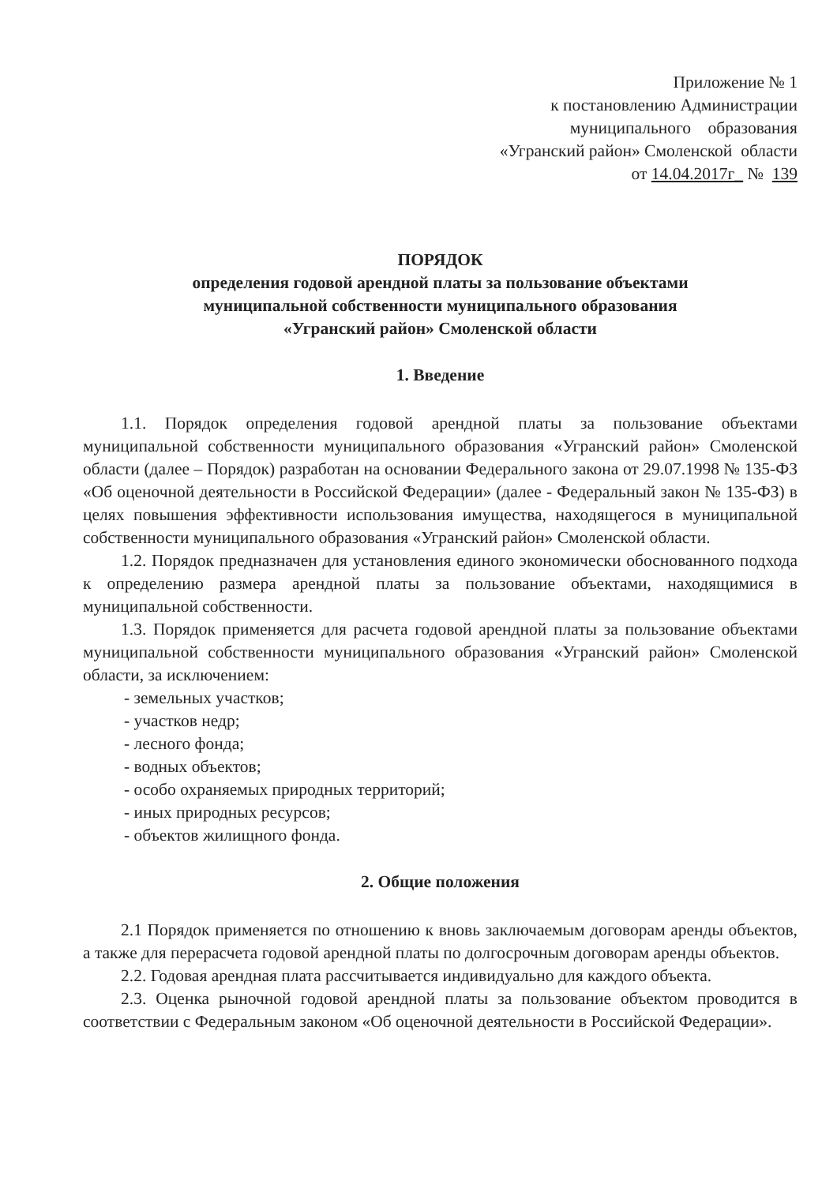Приложение № 1
к постановлению Администрации
муниципального образования
«Угранский район» Смоленской области
от 14.04.2017г_ № 139
ПОРЯДОК
определения годовой арендной платы за пользование объектами
муниципальной собственности муниципального образования
«Угранский район» Смоленской области
1. Введение
1.1. Порядок определения годовой арендной платы за пользование объектами муниципальной собственности муниципального образования «Угранский район» Смоленской области (далее – Порядок) разработан на основании Федерального закона от 29.07.1998 № 135-ФЗ «Об оценочной деятельности в Российской Федерации» (далее - Федеральный закон № 135-ФЗ) в целях повышения эффективности использования имущества, находящегося в муниципальной собственности муниципального образования «Угранский район» Смоленской области.
1.2. Порядок предназначен для установления единого экономически обоснованного подхода к определению размера арендной платы за пользование объектами, находящимися в муниципальной собственности.
1.3. Порядок применяется для расчета годовой арендной платы за пользование объектами муниципальной собственности муниципального образования «Угранский район» Смоленской области, за исключением:
- земельных участков;
- участков недр;
- лесного фонда;
- водных объектов;
- особо охраняемых природных территорий;
- иных природных ресурсов;
- объектов жилищного фонда.
2. Общие положения
2.1 Порядок применяется по отношению к вновь заключаемым договорам аренды объектов, а также для перерасчета годовой арендной платы по долгосрочным договорам аренды объектов.
2.2. Годовая арендная плата рассчитывается индивидуально для каждого объекта.
2.3. Оценка рыночной годовой арендной платы за пользование объектом проводится в соответствии с Федеральным законом «Об оценочной деятельности в Российской Федерации».